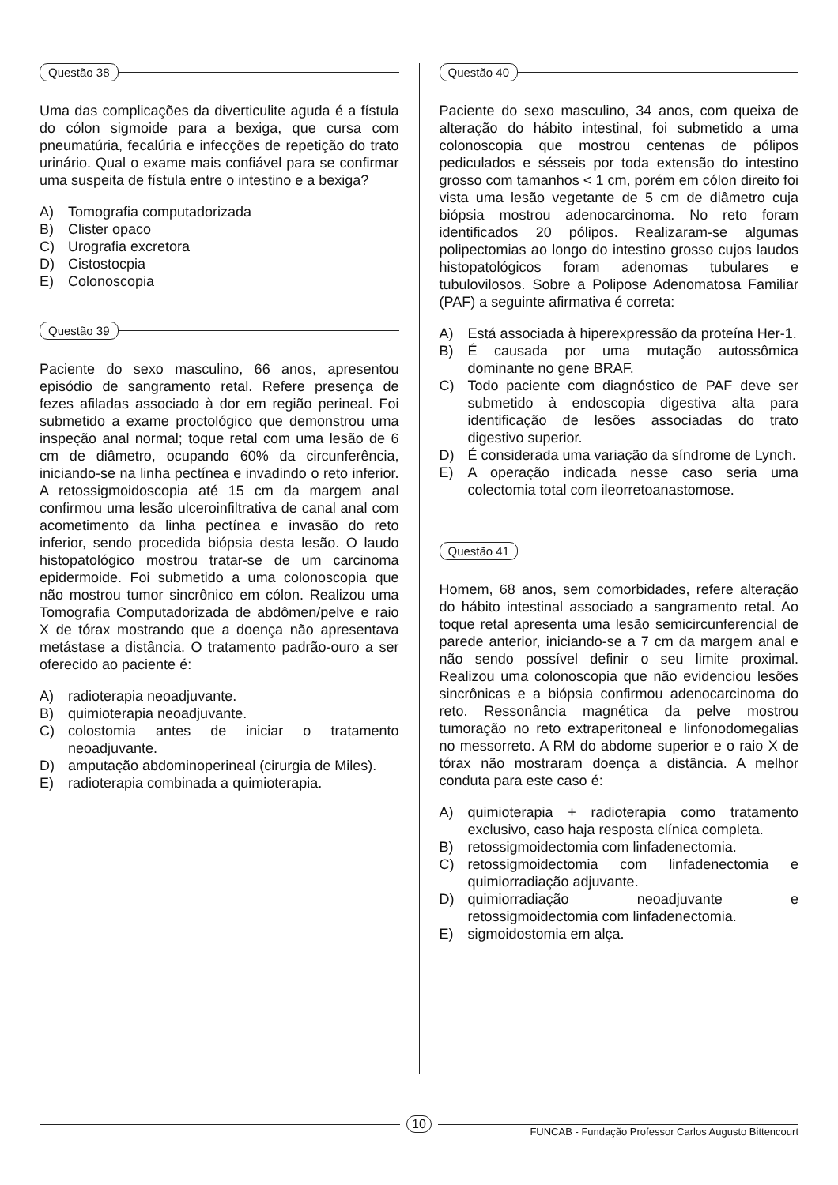Questão 38
Uma das complicações da diverticulite aguda é a fístula do cólon sigmoide para a bexiga, que cursa com pneumatúria, fecalúria e infecções de repetição do trato urinário. Qual o exame mais confiável para se confirmar uma suspeita de fístula entre o intestino e a bexiga?
A) Tomografia computadorizada
B) Clister opaco
C) Urografia excretora
D) Cistostocpia
E) Colonoscopia
Questão 39
Paciente do sexo masculino, 66 anos, apresentou episódio de sangramento retal. Refere presença de fezes afiladas associado à dor em região perineal. Foi submetido a exame proctológico que demonstrou uma inspeção anal normal; toque retal com uma lesão de 6 cm de diâmetro, ocupando 60% da circunferência, iniciando-se na linha pectínea e invadindo o reto inferior. A retossigmoidoscopia até 15 cm da margem anal confirmou uma lesão ulceroinfiltrativa de canal anal com acometimento da linha pectínea e invasão do reto inferior, sendo procedida biópsia desta lesão. O laudo histopatológico mostrou tratar-se de um carcinoma epidermoide. Foi submetido a uma colonoscopia que não mostrou tumor sincrônico em cólon. Realizou uma Tomografia Computadorizada de abdômen/pelve e raio X de tórax mostrando que a doença não apresentava metástase a distância. O tratamento padrão-ouro a ser oferecido ao paciente é:
A) radioterapia neoadjuvante.
B) quimioterapia neoadjuvante.
C) colostomia antes de iniciar o tratamento neoadjuvante.
D) amputação abdominoperineal (cirurgia de Miles).
E) radioterapia combinada a quimioterapia.
Questão 40
Paciente do sexo masculino, 34 anos, com queixa de alteração do hábito intestinal, foi submetido a uma colonoscopia que mostrou centenas de pólipos pediculados e sésseis por toda extensão do intestino grosso com tamanhos < 1 cm, porém em cólon direito foi vista uma lesão vegetante de 5 cm de diâmetro cuja biópsia mostrou adenocarcinoma. No reto foram identificados 20 pólipos. Realizaram-se algumas polipectomias ao longo do intestino grosso cujos laudos histopatológicos foram adenomas tubulares e tubulovilosos. Sobre a Polipose Adenomatosa Familiar (PAF) a seguinte afirmativa é correta:
A) Está associada à hiperexpressão da proteína Her-1.
B) É causada por uma mutação autossômica dominante no gene BRAF.
C) Todo paciente com diagnóstico de PAF deve ser submetido à endoscopia digestiva alta para identificação de lesões associadas do trato digestivo superior.
D) É considerada uma variação da síndrome de Lynch.
E) A operação indicada nesse caso seria uma colectomia total com ileorretoanastomose.
Questão 41
Homem, 68 anos, sem comorbidades, refere alteração do hábito intestinal associado a sangramento retal. Ao toque retal apresenta uma lesão semicircunferencial de parede anterior, iniciando-se a 7 cm da margem anal e não sendo possível definir o seu limite proximal. Realizou uma colonoscopia que não evidenciou lesões sincrônicas e a biópsia confirmou adenocarcinoma do reto. Ressonância magnética da pelve mostrou tumoração no reto extraperitoneal e linfonodomegalias no messorreto. A RM do abdome superior e o raio X de tórax não mostraram doença a distância. A melhor conduta para este caso é:
A) quimioterapia + radioterapia como tratamento exclusivo, caso haja resposta clínica completa.
B) retossigmoidectomia com linfadenectomia.
C) retossigmoidectomia com linfadenectomia e quimiorradiação adjuvante.
D) quimiorradiação neoadjuvante e retossigmoidectomia com linfadenectomia.
E) sigmoidostomia em alça.
10
FUNCAB - Fundação Professor Carlos Augusto Bittencourt